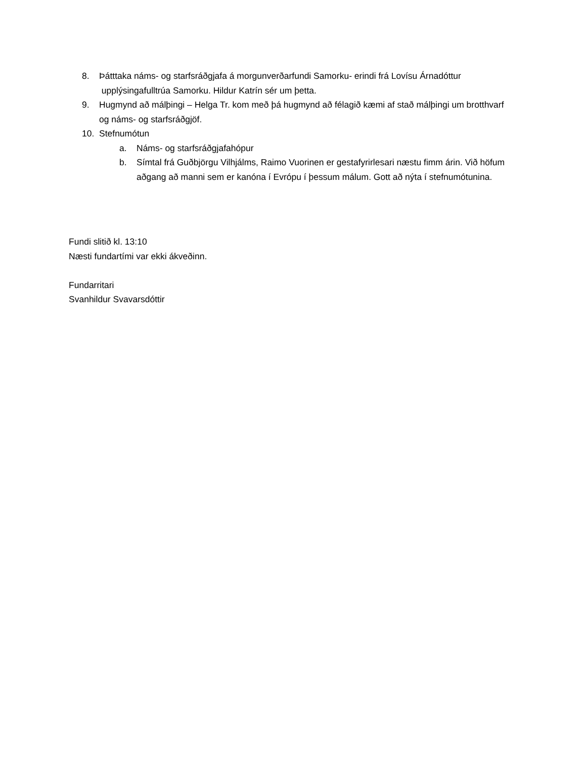8. Þátttaka náms- og starfsráðgjafa á morgunverðarfundi Samorku- erindi frá Lovísu Árnadóttur upplýsingafulltrúa Samorku. Hildur Katrín sér um þetta.
9. Hugmynd að málþingi – Helga Tr. kom með þá hugmynd að félagið kæmi af stað málþingi um brotthvarf og náms- og starfsráðgjöf.
10. Stefnumótun
a. Náms- og starfsráðgjafahópur
b. Símtal frá Guðbjörgu Vilhjálms, Raimo Vuorinen er gestafyrirlesari næstu fimm árin. Við höfum aðgang að manni sem er kanóna í Evrópu í þessum málum. Gott að nýta í stefnumótunina.
Fundi slitið kl. 13:10
Næsti fundartími var ekki ákveðinn.
Fundarritari
Svanhildur Svavarsdóttir